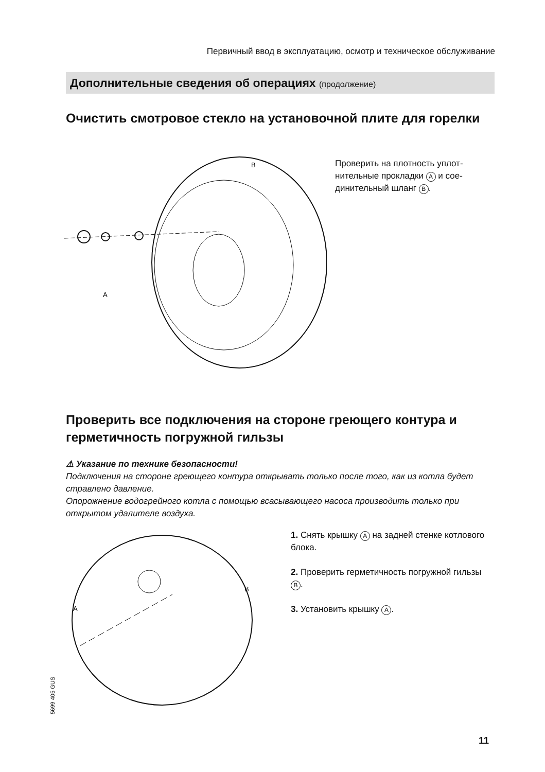Первичный ввод в эксплуатацию, осмотр и техническое обслуживание
Дополнительные сведения об операциях (продолжение)
Очистить смотровое стекло на установочной плите для горелки
B
A
Проверить на плотность уплот­нительные прокладки A и сое­динительный шланг B.
Проверить все подключения на стороне греющего контура и герметичность погружной гильзы
⚠ Указание по технике безопасности!
Подключения на стороне греющего контура открывать только после того, как из котла будет стравлено давление.
Опорожнение водогрейного котла с помощью всасывающего насоса производить только при открытом удалителе воздуха.
A
B
1. Снять крышку A на задней стенке котлового блока.
2. Проверить герметичность погружной гильзы B.
3. Установить крышку A.
5699 405 GUS
11